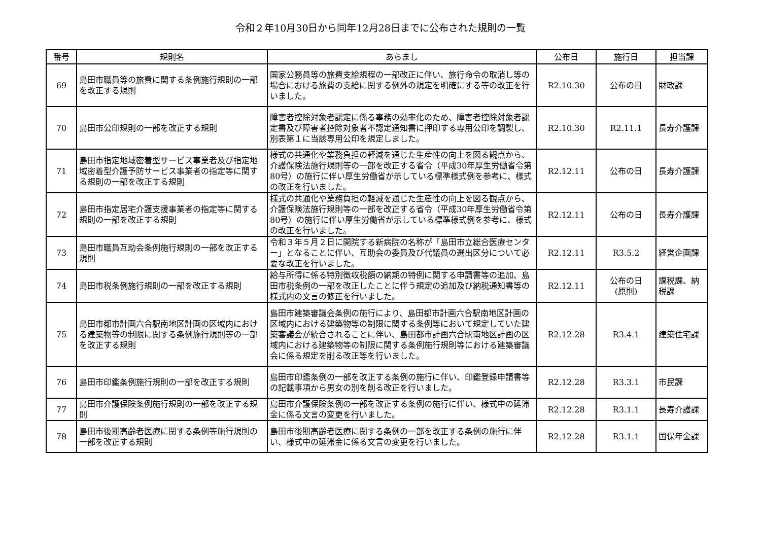令和２年10月30日から同年12月28日までに公布された規則の一覧
| 番号 | 規則名 | あらまし | 公布日 | 施行日 | 担当課 |
| --- | --- | --- | --- | --- | --- |
| 69 | 島田市職員等の旅費に関する条例施行規則の一部を改正する規則 | 国家公務員等の旅費支給規程の一部改正に伴い、旅行命令の取消し等の場合における旅費の支給に関する例外の規定を明確にする等の改正を行いました。 | R2.10.30 | 公布の日 | 財政課 |
| 70 | 島田市公印規則の一部を改正する規則 | 障害者控除対象者認定に係る事務の効率化のため、障害者控除対象者認定書及び障害者控除対象者不認定通知書に押印する専用公印を調製し、別表第１に当該専用公印を規定しました。 | R2.10.30 | R2.11.1 | 長寿介護課 |
| 71 | 島田市指定地域密着型サービス事業者及び指定地域密着型介護予防サービス事業者の指定等に関する規則の一部を改正する規則 | 様式の共通化や業務負担の軽減を通じた生産性の向上を図る観点から、介護保険法施行規則等の一部を改正する省令（平成30年厚生労働省令第80号）の施行に伴い厚生労働省が示している標準様式例を参考に、様式の改正を行いました。 | R2.12.11 | 公布の日 | 長寿介護課 |
| 72 | 島田市指定居宅介護支援事業者の指定等に関する規則の一部を改正する規則 | 様式の共通化や業務負担の軽減を通じた生産性の向上を図る観点から、介護保険法施行規則等の一部を改正する省令（平成30年厚生労働省令第80号）の施行に伴い厚生労働省が示している標準様式例を参考に、様式の改正を行いました。 | R2.12.11 | 公布の日 | 長寿介護課 |
| 73 | 島田市職員互助会条例施行規則の一部を改正する規則 | 令和３年５月２日に開院する新病院の名称が「島田市立総合医療センター」となることに伴い、互助会の委員及び代議員の選出区分について必要な改正を行いました。 | R2.12.11 | R3.5.2 | 経営企画課 |
| 74 | 島田市税条例施行規則の一部を改正する規則 | 給与所得に係る特別徴収税額の納期の特例に関する申請書等の追加、島田市税条例の一部を改正したことに伴う規定の追加及び納税通知書等の様式内の文言の修正を行いました。 | R2.12.11 | 公布の日 (原則) | 課税課、納税課 |
| 75 | 島田市都市計画六合駅南地区計画の区域内における建築物等の制限に関する条例施行規則等の一部を改正する規則 | 島田市建築審議会条例の施行により、島田都市計画六合駅南地区計画の区域内における建築物等の制限に関する条例等において規定していた建築審議会が統合されることに伴い、島田都市計画六合駅南地区計画の区域内における建築物等の制限に関する条例施行規則等における建築審議会に係る規定を削る改正等を行いました。 | R2.12.28 | R3.4.1 | 建築住宅課 |
| 76 | 島田市印鑑条例施行規則の一部を改正する規則 | 島田市印鑑条例の一部を改正する条例の施行に伴い、印鑑登録申請書等の記載事項から男女の別を削る改正を行いました。 | R2.12.28 | R3.3.1 | 市民課 |
| 77 | 島田市介護保険条例施行規則の一部を改正する規則 | 島田市介護保険条例の一部を改正する条例の施行に伴い、様式中の延滞金に係る文言の変更を行いました。 | R2.12.28 | R3.1.1 | 長寿介護課 |
| 78 | 島田市後期高齢者医療に関する条例等施行規則の一部を改正する規則 | 島田市後期高齢者医療に関する条例の一部を改正する条例の施行に伴い、様式中の延滞金に係る文言の変更を行いました。 | R2.12.28 | R3.1.1 | 国保年金課 |